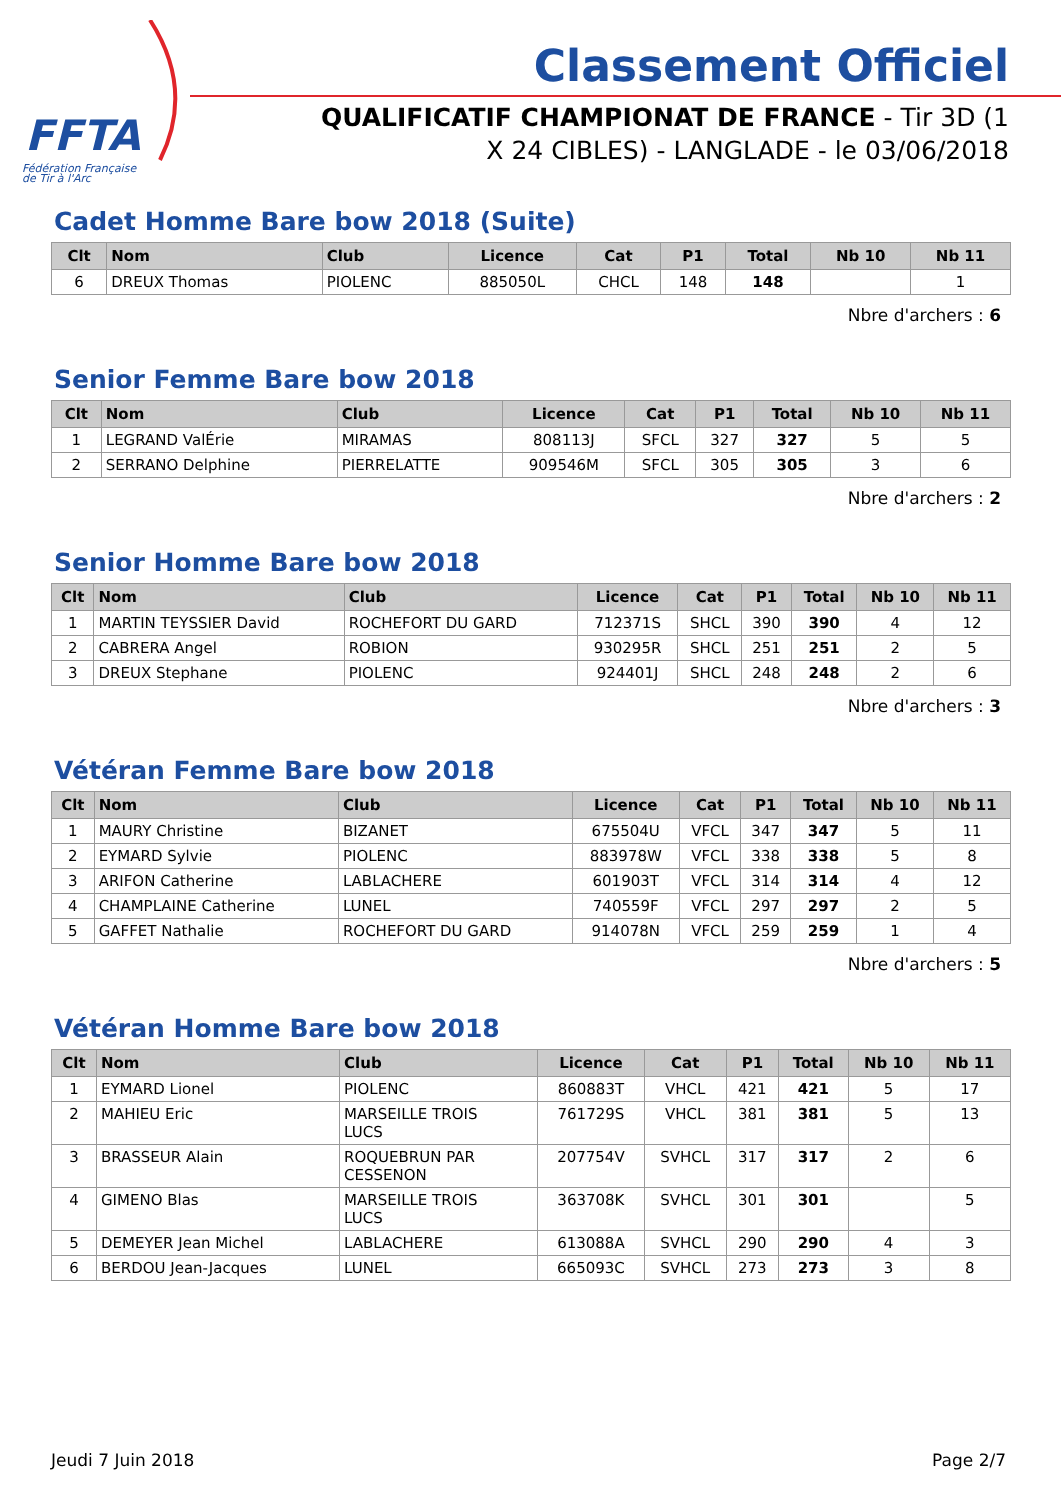FFTA
Fédération Française
de Tir à l'Arc
Classement Officiel
QUALIFICATIF CHAMPIONAT DE FRANCE - Tir 3D (1 X 24 CIBLES) - LANGLADE - le 03/06/2018
Cadet Homme Bare bow 2018 (Suite)
| Clt | Nom | Club | Licence | Cat | P1 | Total | Nb 10 | Nb 11 |
| --- | --- | --- | --- | --- | --- | --- | --- | --- |
| 6 | DREUX Thomas | PIOLENC | 885050L | CHCL | 148 | 148 | | 1 |
Nbre d'archers : 6
Senior Femme Bare bow 2018
| Clt | Nom | Club | Licence | Cat | P1 | Total | Nb 10 | Nb 11 |
| --- | --- | --- | --- | --- | --- | --- | --- | --- |
| 1 | LEGRAND ValÉrie | MIRAMAS | 808113J | SFCL | 327 | 327 | 5 | 5 |
| 2 | SERRANO Delphine | PIERRELATTE | 909546M | SFCL | 305 | 305 | 3 | 6 |
Nbre d'archers : 2
Senior Homme Bare bow 2018
| Clt | Nom | Club | Licence | Cat | P1 | Total | Nb 10 | Nb 11 |
| --- | --- | --- | --- | --- | --- | --- | --- | --- |
| 1 | MARTIN TEYSSIER David | ROCHEFORT DU GARD | 712371S | SHCL | 390 | 390 | 4 | 12 |
| 2 | CABRERA Angel | ROBION | 930295R | SHCL | 251 | 251 | 2 | 5 |
| 3 | DREUX Stephane | PIOLENC | 924401J | SHCL | 248 | 248 | 2 | 6 |
Nbre d'archers : 3
Vétéran Femme Bare bow 2018
| Clt | Nom | Club | Licence | Cat | P1 | Total | Nb 10 | Nb 11 |
| --- | --- | --- | --- | --- | --- | --- | --- | --- |
| 1 | MAURY Christine | BIZANET | 675504U | VFCL | 347 | 347 | 5 | 11 |
| 2 | EYMARD Sylvie | PIOLENC | 883978W | VFCL | 338 | 338 | 5 | 8 |
| 3 | ARIFON Catherine | LABLACHERE | 601903T | VFCL | 314 | 314 | 4 | 12 |
| 4 | CHAMPLAINE Catherine | LUNEL | 740559F | VFCL | 297 | 297 | 2 | 5 |
| 5 | GAFFET Nathalie | ROCHEFORT DU GARD | 914078N | VFCL | 259 | 259 | 1 | 4 |
Nbre d'archers : 5
Vétéran Homme Bare bow 2018
| Clt | Nom | Club | Licence | Cat | P1 | Total | Nb 10 | Nb 11 |
| --- | --- | --- | --- | --- | --- | --- | --- | --- |
| 1 | EYMARD Lionel | PIOLENC | 860883T | VHCL | 421 | 421 | 5 | 17 |
| 2 | MAHIEU Eric | MARSEILLE TROIS LUCS | 761729S | VHCL | 381 | 381 | 5 | 13 |
| 3 | BRASSEUR Alain | ROQUEBRUN PAR CESSENON | 207754V | SVHCL | 317 | 317 | 2 | 6 |
| 4 | GIMENO Blas | MARSEILLE TROIS LUCS | 363708K | SVHCL | 301 | 301 | | 5 |
| 5 | DEMEYER Jean Michel | LABLACHERE | 613088A | SVHCL | 290 | 290 | 4 | 3 |
| 6 | BERDOU Jean-Jacques | LUNEL | 665093C | SVHCL | 273 | 273 | 3 | 8 |
Jeudi 7 Juin 2018 Page 2/7